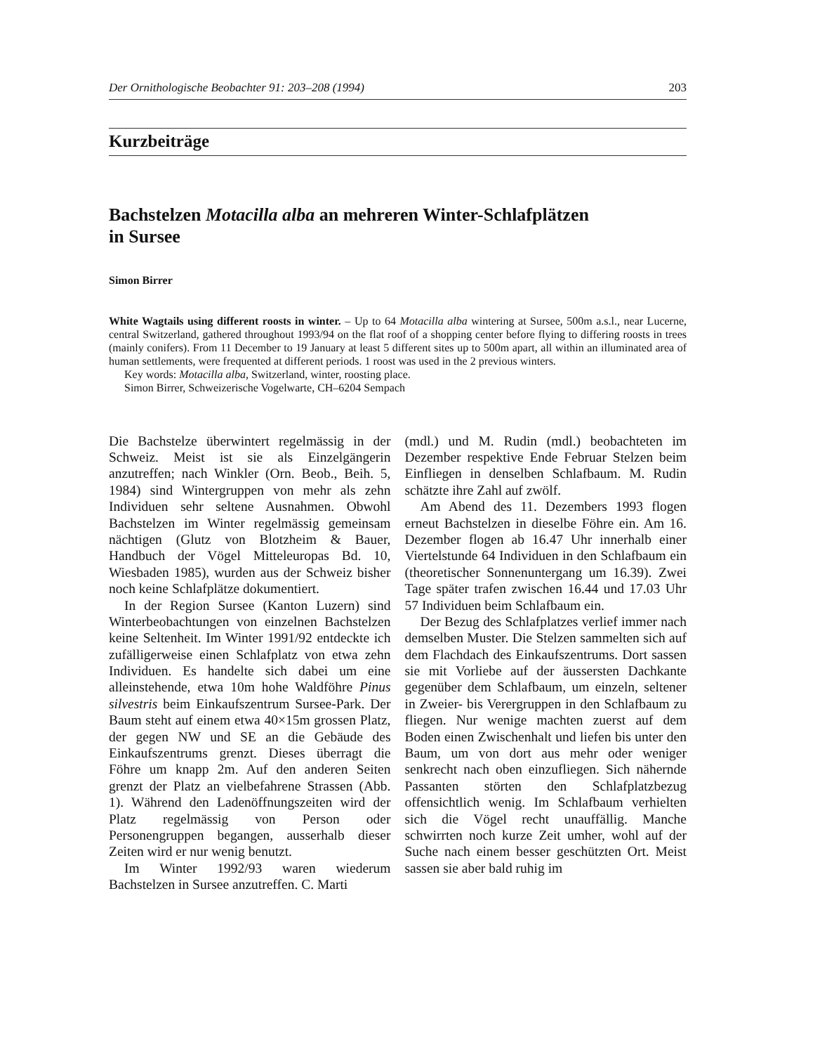Der Ornithologische Beobachter 91: 203–208 (1994) 203
Kurzbeiträge
Bachstelzen Motacilla alba an mehreren Winter-Schlafplätzen
in Sursee
Simon Birrer
White Wagtails using different roosts in winter. – Up to 64 Motacilla alba wintering at Sursee, 500m a.s.l., near Lucerne, central Switzerland, gathered throughout 1993/94 on the flat roof of a shopping center before flying to differing roosts in trees (mainly conifers). From 11 December to 19 January at least 5 different sites up to 500m apart, all within an illuminated area of human settlements, were frequented at different periods. 1 roost was used in the 2 previous winters.
Key words: Motacilla alba, Switzerland, winter, roosting place.
Simon Birrer, Schweizerische Vogelwarte, CH–6204 Sempach
Die Bachstelze überwintert regelmässig in der Schweiz. Meist ist sie als Einzelgängerin anzutreffen; nach Winkler (Orn. Beob., Beih. 5, 1984) sind Wintergruppen von mehr als zehn Individuen sehr seltene Ausnahmen. Obwohl Bachstelzen im Winter regelmässig gemeinsam nächtigen (Glutz von Blotzheim & Bauer, Handbuch der Vögel Mitteleuropas Bd. 10, Wiesbaden 1985), wurden aus der Schweiz bisher noch keine Schlafplätze dokumentiert.
In der Region Sursee (Kanton Luzern) sind Winterbeobachtungen von einzelnen Bachstelzen keine Seltenheit. Im Winter 1991/92 entdeckte ich zufälligerweise einen Schlafplatz von etwa zehn Individuen. Es handelte sich dabei um eine alleinstehende, etwa 10m hohe Waldföhre Pinus silvestris beim Einkaufszentrum Sursee-Park. Der Baum steht auf einem etwa 40×15m grossen Platz, der gegen NW und SE an die Gebäude des Einkaufszentrums grenzt. Dieses überragt die Föhre um knapp 2m. Auf den anderen Seiten grenzt der Platz an vielbefahrene Strassen (Abb. 1). Während den Ladenöffnungszeiten wird der Platz regelmässig von Person oder Personengruppen begangen, ausserhalb dieser Zeiten wird er nur wenig benutzt.
Im Winter 1992/93 waren wiederum Bachstelzen in Sursee anzutreffen. C. Marti
(mdl.) und M. Rudin (mdl.) beobachteten im Dezember respektive Ende Februar Stelzen beim Einfliegen in denselben Schlafbaum. M. Rudin schätzte ihre Zahl auf zwölf.
Am Abend des 11. Dezembers 1993 flogen erneut Bachstelzen in dieselbe Föhre ein. Am 16. Dezember flogen ab 16.47 Uhr innerhalb einer Viertelstunde 64 Individuen in den Schlafbaum ein (theoretischer Sonnenuntergang um 16.39). Zwei Tage später trafen zwischen 16.44 und 17.03 Uhr 57 Individuen beim Schlafbaum ein.
Der Bezug des Schlafplatzes verlief immer nach demselben Muster. Die Stelzen sammelten sich auf dem Flachdach des Einkaufszentrums. Dort sassen sie mit Vorliebe auf der äussersten Dachkante gegenüber dem Schlafbaum, um einzeln, seltener in Zweier- bis Verergruppen in den Schlafbaum zu fliegen. Nur wenige machten zuerst auf dem Boden einen Zwischenhalt und liefen bis unter den Baum, um von dort aus mehr oder weniger senkrecht nach oben einzufliegen. Sich nähernde Passanten störten den Schlafplatzbezug offensichtlich wenig. Im Schlafbaum verhielten sich die Vögel recht unauffällig. Manche schwirrten noch kurze Zeit umher, wohl auf der Suche nach einem besser geschützten Ort. Meist sassen sie aber bald ruhig im